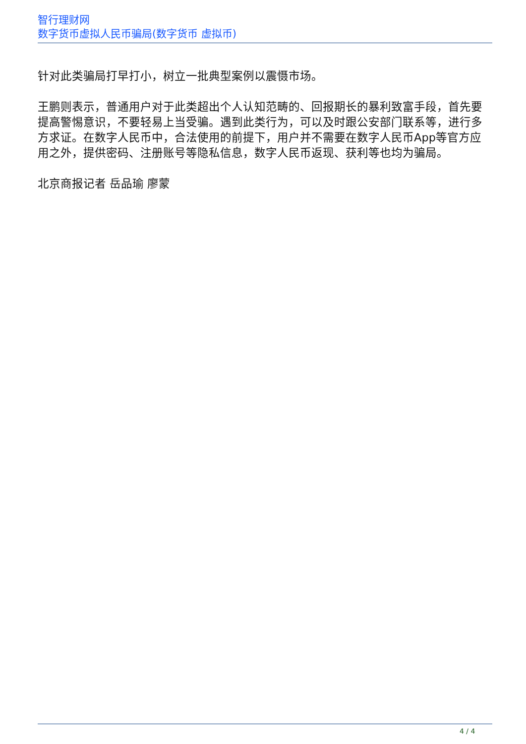智行理财网
数字货币虚拟人民币骗局(数字货币 虚拟币)
针对此类骗局打早打小，树立一批典型案例以震慑市场。
王鹏则表示，普通用户对于此类超出个人认知范畴的、回报期长的暴利致富手段，首先要提高警惕意识，不要轻易上当受骗。遇到此类行为，可以及时跟公安部门联系等，进行多方求证。在数字人民币中，合法使用的前提下，用户并不需要在数字人民币App等官方应用之外，提供密码、注册账号等隐私信息，数字人民币返现、获利等也均为骗局。
北京商报记者 岳品瑜 廖蒙
4 / 4